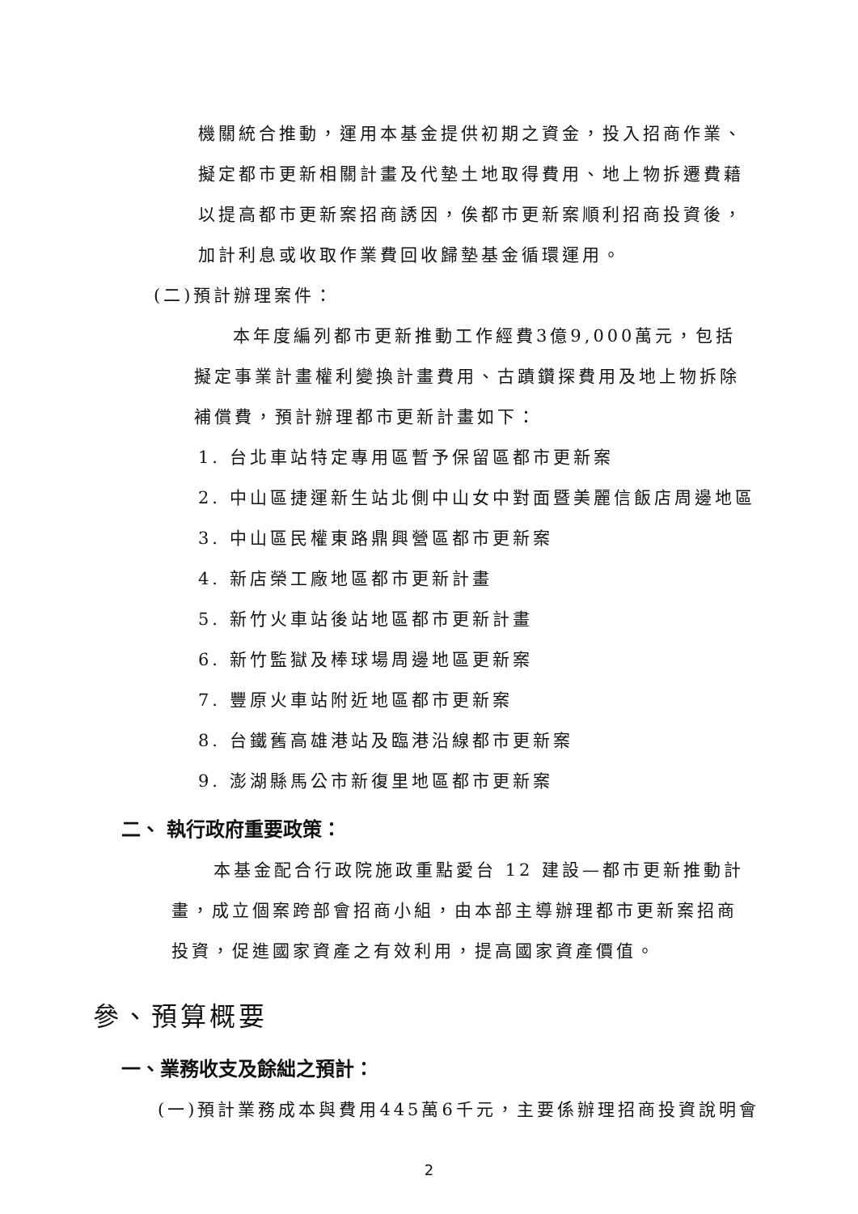機關統合推動，運用本基金提供初期之資金，投入招商作業、擬定都市更新相關計畫及代墊土地取得費用、地上物拆遷費藉以提高都市更新案招商誘因，俟都市更新案順利招商投資後，加計利息或收取作業費回收歸墊基金循環運用。
(二)預計辦理案件：
本年度編列都市更新推動工作經費3億9,000萬元，包括擬定事業計畫權利變換計畫費用、古蹟鑽探費用及地上物拆除補償費，預計辦理都市更新計畫如下：
1. 台北車站特定專用區暫予保留區都市更新案
2. 中山區捷運新生站北側中山女中對面暨美麗信飯店周邊地區
3. 中山區民權東路鼎興營區都市更新案
4. 新店榮工廠地區都市更新計畫
5. 新竹火車站後站地區都市更新計畫
6. 新竹監獄及棒球場周邊地區更新案
7. 豐原火車站附近地區都市更新案
8. 台鐵舊高雄港站及臨港沿線都市更新案
9. 澎湖縣馬公市新復里地區都市更新案
二、 執行政府重要政策：
本基金配合行政院施政重點愛台 12 建設—都市更新推動計畫，成立個案跨部會招商小組，由本部主導辦理都市更新案招商投資，促進國家資產之有效利用，提高國家資產價值。
參、預算概要
一、業務收支及餘絀之預計：
(一)預計業務成本與費用445萬6千元，主要係辦理招商投資說明會
2